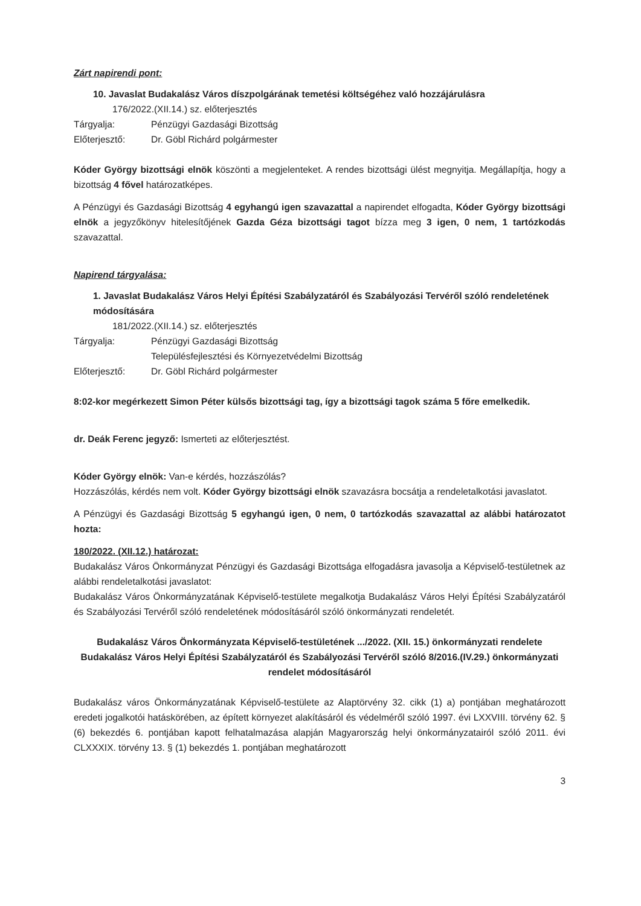Zárt napirendi pont:
10. Javaslat Budakalász Város díszpolgárának temetési költségéhez való hozzájárulásra
176/2022.(XII.14.) sz. előterjesztés
Tárgyalja: Pénzügyi Gazdasági Bizottság
Előterjesztő: Dr. Göbl Richárd polgármester
Kóder György bizottsági elnök köszönti a megjelenteket. A rendes bizottsági ülést megnyitja. Megállapítja, hogy a bizottság 4 fővel határozatképes.
A Pénzügyi és Gazdasági Bizottság 4 egyhangú igen szavazattal a napirendet elfogadta, Kóder György bizottsági elnök a jegyzőkönyv hitelesítőjének Gazda Géza bizottsági tagot bízza meg 3 igen, 0 nem, 1 tartózkodás szavazattal.
Napirend tárgyalása:
1. Javaslat Budakalász Város Helyi Építési Szabályzatáról és Szabályozási Tervéről szóló rendeletének módosítására
181/2022.(XII.14.) sz. előterjesztés
Tárgyalja: Pénzügyi Gazdasági Bizottság
Településfejlesztési és Környezetvédelmi Bizottság
Előterjesztő: Dr. Göbl Richárd polgármester
8:02-kor megérkezett Simon Péter külsős bizottsági tag, így a bizottsági tagok száma 5 főre emelkedik.
dr. Deák Ferenc jegyző: Ismerteti az előterjesztést.
Kóder György elnök: Van-e kérdés, hozzászólás?
Hozzászólás, kérdés nem volt. Kóder György bizottsági elnök szavazásra bocsátja a rendeletalkotási javaslatot.
A Pénzügyi és Gazdasági Bizottság 5 egyhangú igen, 0 nem, 0 tartózkodás szavazattal az alábbi határozatot hozta:
180/2022. (XII.12.) határozat:
Budakalász Város Önkormányzat Pénzügyi és Gazdasági Bizottsága elfogadásra javasolja a Képviselő-testületnek az alábbi rendeletalkotási javaslatot:
Budakalász Város Önkormányzatának Képviselő-testülete megalkotja Budakalász Város Helyi Építési Szabályzatáról és Szabályozási Tervéről szóló rendeletének módosításáról szóló önkormányzati rendeletét.
Budakalász Város Önkormányzata Képviselő-testületének .../2022. (XII. 15.) önkormányzati rendelete
Budakalász Város Helyi Építési Szabályzatáról és Szabályozási Tervéről szóló 8/2016.(IV.29.) önkormányzati rendelet módosításáról
Budakalász város Önkormányzatának Képviselő-testülete az Alaptörvény 32. cikk (1) a) pontjában meghatározott eredeti jogalkotói hatáskörében, az épített környezet alakításáról és védelméről szóló 1997. évi LXXVIII. törvény 62. § (6) bekezdés 6. pontjában kapott felhatalmazása alapján Magyarország helyi önkormányzatairól szóló 2011. évi CLXXXIX. törvény 13. § (1) bekezdés 1. pontjában meghatározott
3